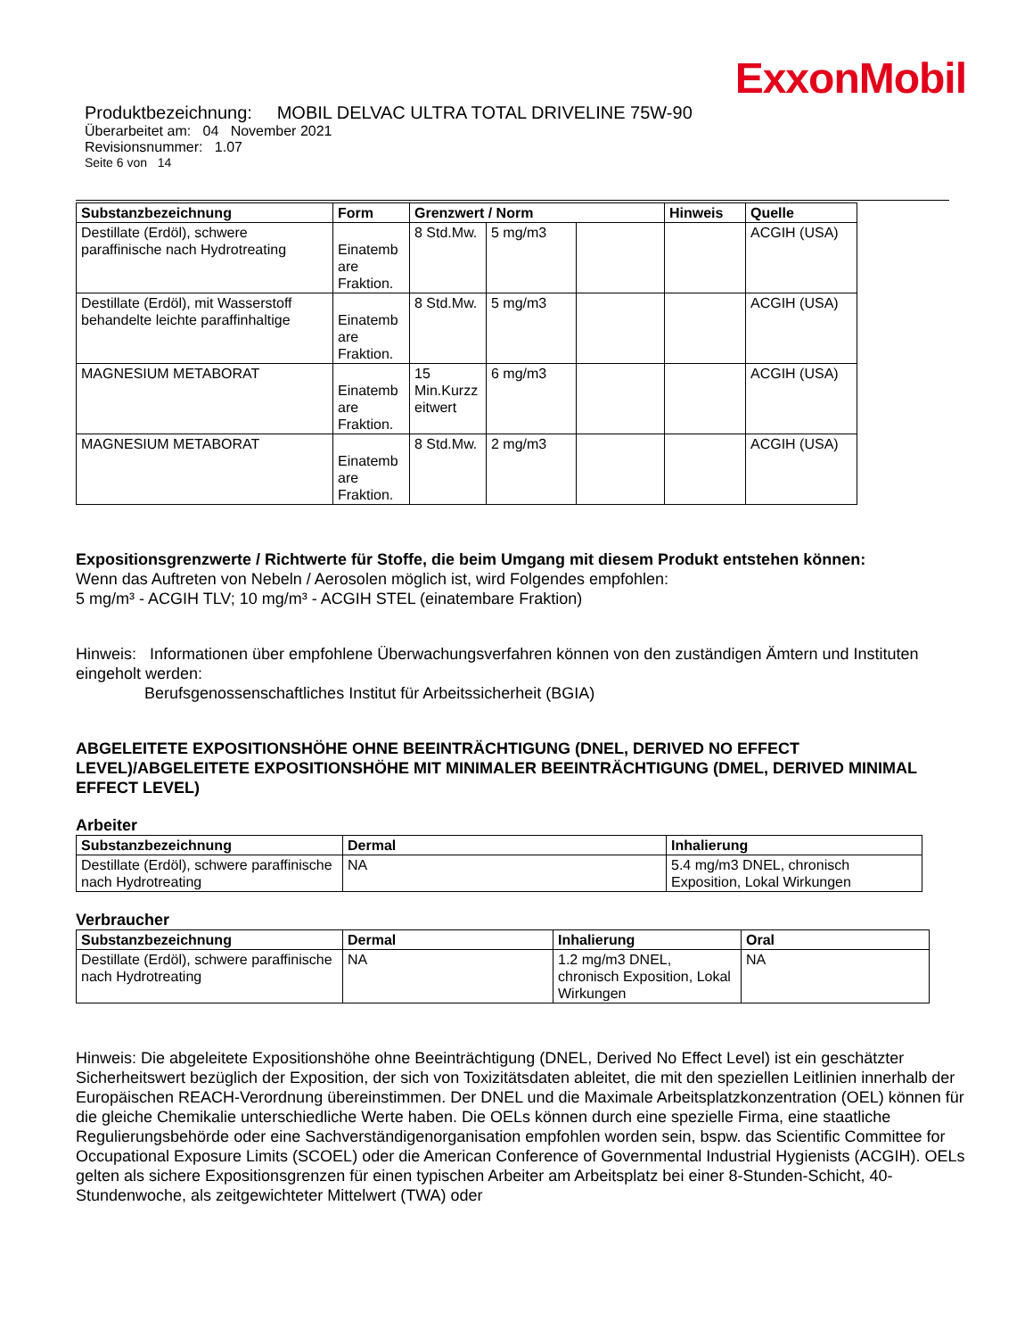ExxonMobil
Produktbezeichnung: MOBIL DELVAC ULTRA TOTAL DRIVELINE 75W-90
Überarbeitet am: 04 November 2021
Revisionsnummer: 1.07
Seite 6 von 14
| Substanzbezeichnung | Form | Grenzwert / Norm | | | Hinweis | Quelle |
| --- | --- | --- | --- | --- | --- | --- |
| Destillate (Erdöl), schwere paraffinische nach Hydrotreating | Einatemb are Fraktion. | 8 Std.Mw. | 5 mg/m3 | | | ACGIH (USA) |
| Destillate (Erdöl), mit Wasserstoff behandelte leichte paraffinhaltige | Einatemb are Fraktion. | 8 Std.Mw. | 5 mg/m3 | | | ACGIH (USA) |
| MAGNESIUM METABORAT | Einatemb are Fraktion. | 15 Min.Kurzz eitwert | 6 mg/m3 | | | ACGIH (USA) |
| MAGNESIUM METABORAT | Einatemb are Fraktion. | 8 Std.Mw. | 2 mg/m3 | | | ACGIH (USA) |
Expositionsgrenzwerte / Richtwerte für Stoffe, die beim Umgang mit diesem Produkt entstehen können:
Wenn das Auftreten von Nebeln / Aerosolen möglich ist, wird Folgendes empfohlen:
5 mg/m³ - ACGIH TLV; 10 mg/m³ - ACGIH STEL (einatembare Fraktion)
Hinweis: Informationen über empfohlene Überwachungsverfahren können von den zuständigen Ämtern und Instituten eingeholt werden:
Berufsgenossenschaftliches Institut für Arbeitssicherheit (BGIA)
ABGELEITETE EXPOSITIONSHÖHE OHNE BEEINTRÄCHTIGUNG (DNEL, DERIVED NO EFFECT LEVEL)/ABGELEITETE EXPOSITIONSHÖHE MIT MINIMALER BEEINTRÄCHTIGUNG (DMEL, DERIVED MINIMAL EFFECT LEVEL)
Arbeiter
| Substanzbezeichnung | Dermal | Inhalierung |
| --- | --- | --- |
| Destillate (Erdöl), schwere paraffinische nach Hydrotreating | NA | 5.4 mg/m3 DNEL, chronisch Exposition, Lokal Wirkungen |
Verbraucher
| Substanzbezeichnung | Dermal | Inhalierung | Oral |
| --- | --- | --- | --- |
| Destillate (Erdöl), schwere paraffinische nach Hydrotreating | NA | 1.2 mg/m3 DNEL, chronisch Exposition, Lokal Wirkungen | NA |
Hinweis: Die abgeleitete Expositionshöhe ohne Beeinträchtigung (DNEL, Derived No Effect Level) ist ein geschätzter Sicherheitswert bezüglich der Exposition, der sich von Toxizitätsdaten ableitet, die mit den speziellen Leitlinien innerhalb der Europäischen REACH-Verordnung übereinstimmen. Der DNEL und die Maximale Arbeitsplatzkonzentration (OEL) können für die gleiche Chemikalie unterschiedliche Werte haben. Die OELs können durch eine spezielle Firma, eine staatliche Regulierungsbehörde oder eine Sachverständigenorganisation empfohlen worden sein, bspw. das Scientific Committee for Occupational Exposure Limits (SCOEL) oder die American Conference of Governmental Industrial Hygienists (ACGIH). OELs gelten als sichere Expositionsgrenzen für einen typischen Arbeiter am Arbeitsplatz bei einer 8-Stunden-Schicht, 40-Stundenwoche, als zeitgewichteter Mittelwert (TWA) oder